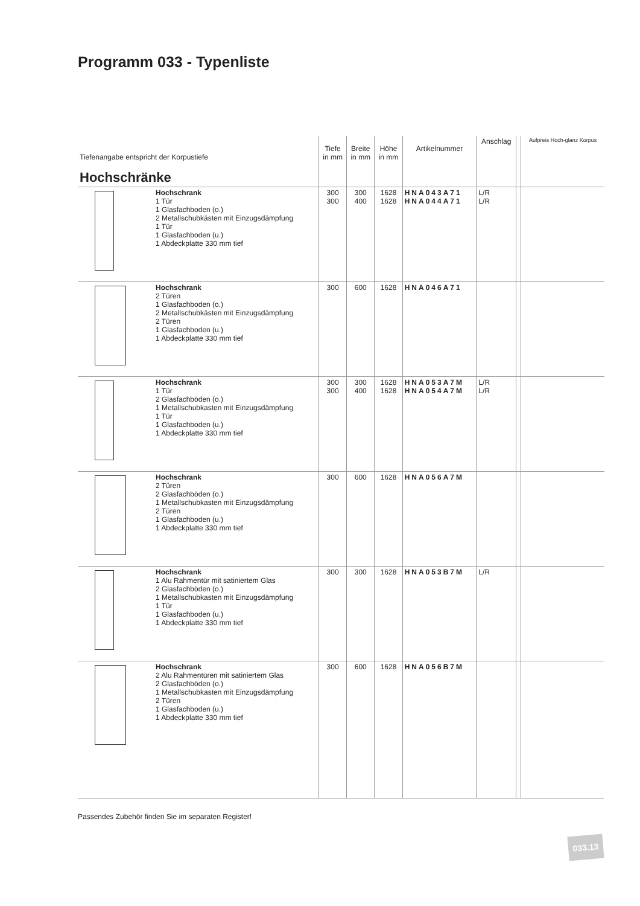Programm 033 - Typenliste
| Tiefenangabe entspricht der Korpustiefe Hochschränke | | Tiefe in mm | Breite in mm | Höhe in mm | Artikelnummer | Anschlag | | Aufpreis Hoch-glanz Korpus |
| --- | --- | --- | --- | --- | --- | --- | --- | --- |
| | Hochschrank 1 Tür 1 Glasfachboden (o.) 2 Metallschubkästen mit Einzugsdämpfung 1 Tür 1 Glasfachboden (u.) 1 Abdeckplatte 330 mm tief | 300 300 | 300 400 | 1628 1628 | HNA043A71 HNA044A71 | L/R L/R | | |
| | Hochschrank 2 Türen 1 Glasfachboden (o.) 2 Metallschubkästen mit Einzugsdämpfung 2 Türen 1 Glasfachboden (u.) 1 Abdeckplatte 330 mm tief | 300 | 600 | 1628 | HNA046A71 | | | |
| | Hochschrank 1 Tür 2 Glasfachböden (o.) 1 Metallschubkasten mit Einzugsdämpfung 1 Tür 1 Glasfachboden (u.) 1 Abdeckplatte 330 mm tief | 300 300 | 300 400 | 1628 1628 | HNA053A7M HNA054A7M | L/R L/R | | |
| | Hochschrank 2 Türen 2 Glasfachböden (o.) 1 Metallschubkasten mit Einzugsdämpfung 2 Türen 1 Glasfachboden (u.) 1 Abdeckplatte 330 mm tief | 300 | 600 | 1628 | HNA056A7M | | | |
| | Hochschrank 1 Alu Rahmentür mit satiniertem Glas 2 Glasfachböden (o.) 1 Metallschubkasten mit Einzugsdämpfung 1 Tür 1 Glasfachboden (u.) 1 Abdeckplatte 330 mm tief | 300 | 300 | 1628 | HNA053B7M | L/R | | |
| | Hochschrank 2 Alu Rahmentüren mit satiniertem Glas 2 Glasfachböden (o.) 1 Metallschubkasten mit Einzugsdämpfung 2 Türen 1 Glasfachboden (u.) 1 Abdeckplatte 330 mm tief | 300 | 600 | 1628 | HNA056B7M | | | |
Passendes Zubehör finden Sie im separaten Register!
033.13